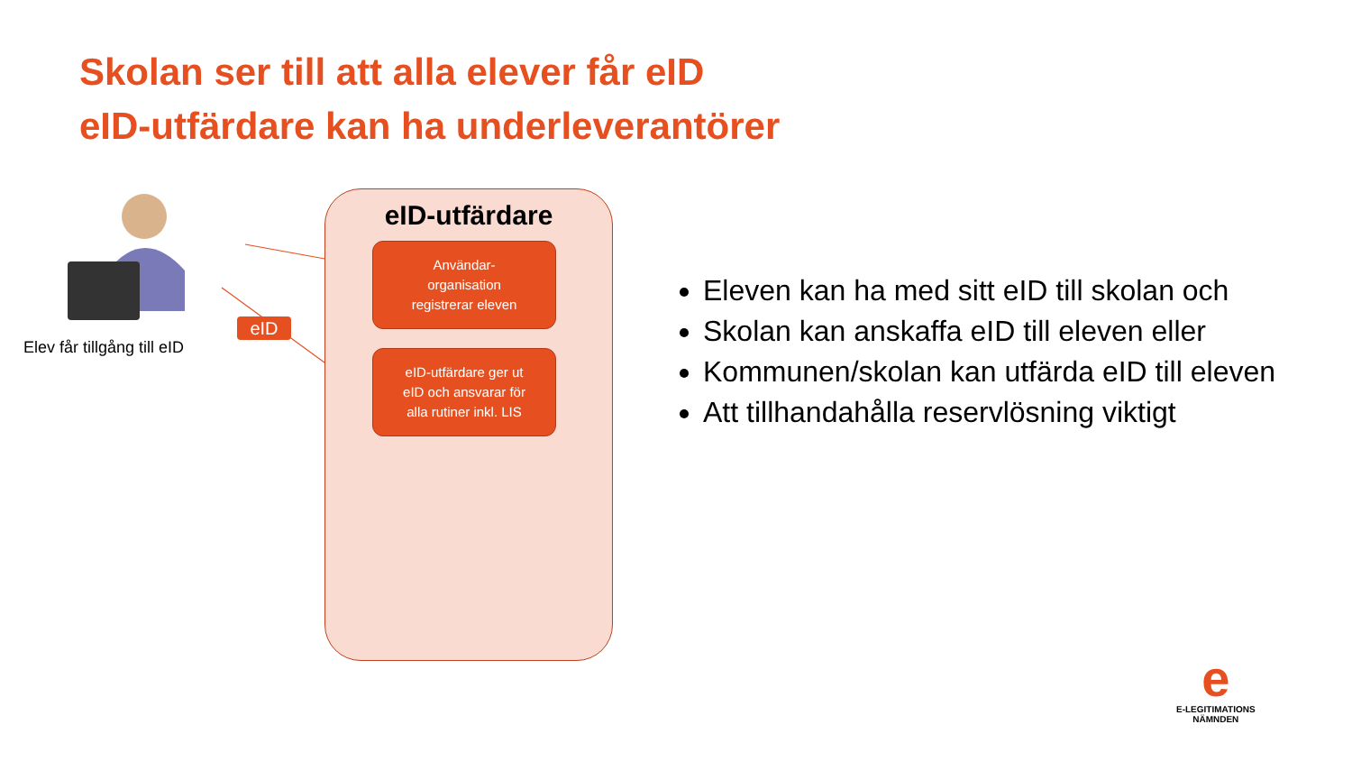Skolan ser till att alla elever får eID
eID-utfärdare kan ha underleverantörer
eID-utfärdare
Användar-
organisation
registrerar eleven
eID-utfärdare ger ut
eID och ansvarar för
alla rutiner inkl. LIS
eID
Elev får tillgång till eID
Eleven kan ha med sitt eID till skolan och
Skolan kan anskaffa eID till eleven eller
Kommunen/skolan kan utfärda eID till eleven
Att tillhandahålla reservlösning viktigt
e
E-LEGITIMATIONS
NÄMNDEN